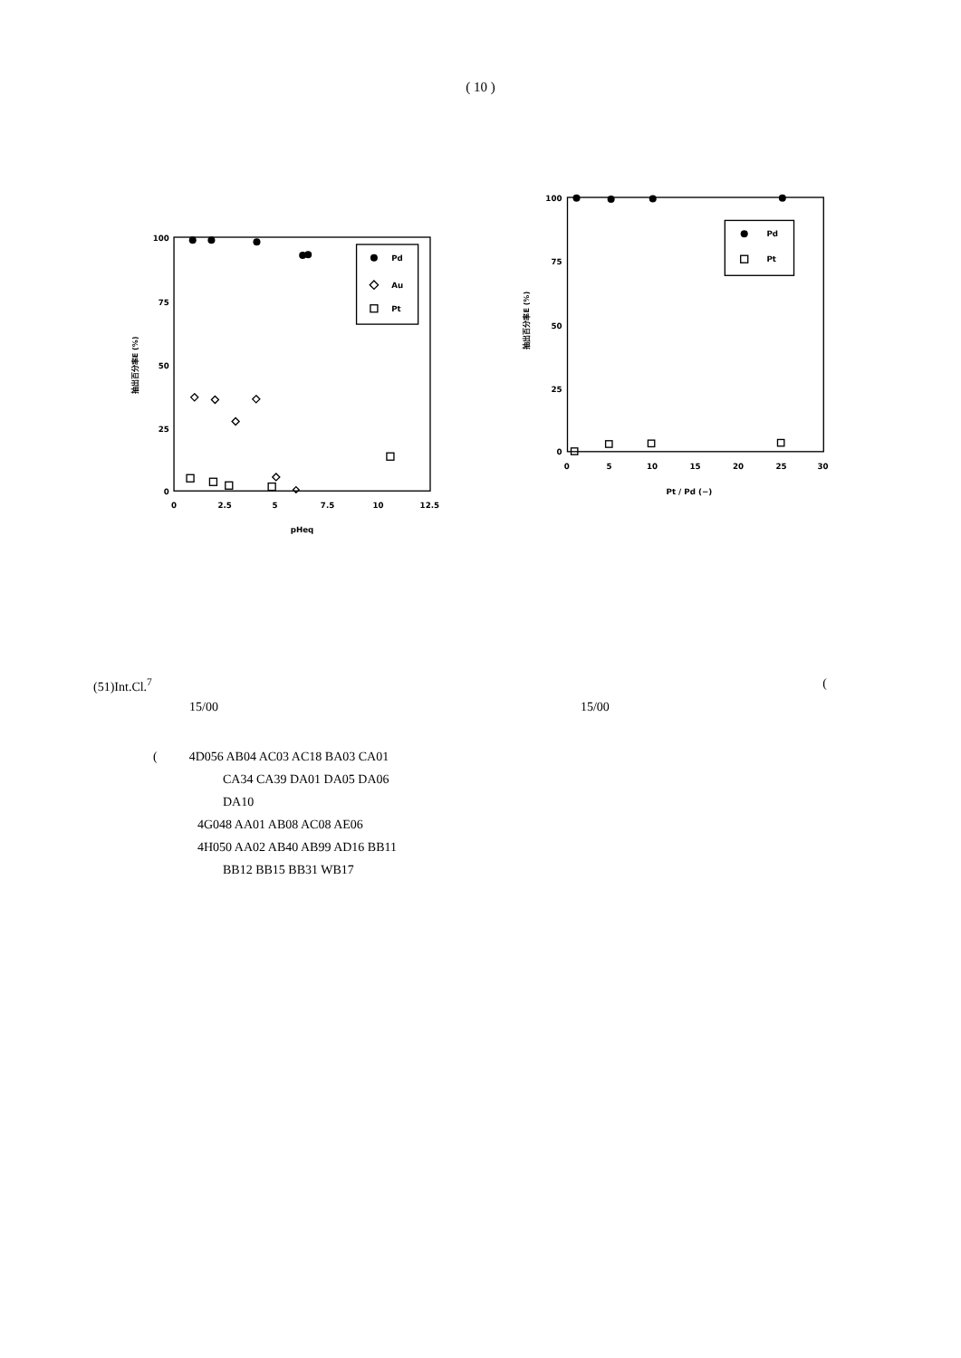( 10 )
100
75
50
25
0
0
2.5
5
7.5
10
12.5
pHeq
抽出百分率E (%)
Pd
Au
Pt
100
75
50
25
0
0
5
10
15
20
25
30
Pt / Pd (−)
抽出百分率E (%)
Pd
Pt
(51)Int.Cl.<sup>7</sup> (
15/00 15/00
( 4D056 AB04 AC03 AC18 BA03 CA01
CA34 CA39 DA01 DA05 DA06
DA10
4G048 AA01 AB08 AC08 AE06
4H050 AA02 AB40 AB99 AD16 BB11
BB12 BB15 BB31 WB17